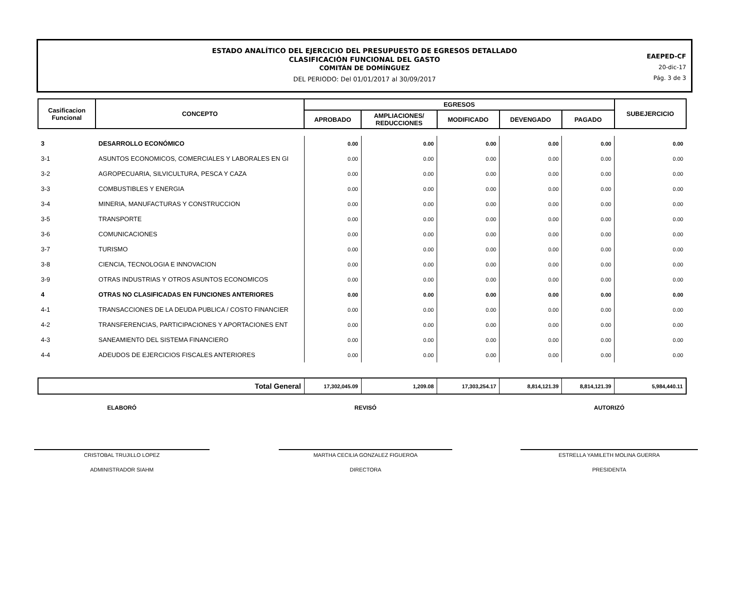ESTADO ANALÍTICO DEL EJERCICIO DEL PRESUPUESTO DE EGRESOS DETALLADO
CLASIFICACIÓN FUNCIONAL DEL GASTO
COMITÁN DE DOMÍNGUEZ
DEL PERIODO: Del 01/01/2017 al 30/09/2017
EAEPED-CF
20-dic-17
Pág. 3 de 3
| Casificacion Funcional | CONCEPTO | EGRESOS | | | | | SUBEJERCICIO |
| --- | --- | --- | --- | --- | --- | --- | --- |
| | | APROBADO | AMPLIACIONES/ REDUCCIONES | MODIFICADO | DEVENGADO | PAGADO | |
| 3 | DESARROLLO ECONÓMICO | 0.00 | 0.00 | 0.00 | 0.00 | 0.00 | 0.00 |
| 3-1 | ASUNTOS ECONOMICOS, COMERCIALES Y LABORALES EN GI | 0.00 | 0.00 | 0.00 | 0.00 | 0.00 | 0.00 |
| 3-2 | AGROPECUARIA, SILVICULTURA, PESCA Y CAZA | 0.00 | 0.00 | 0.00 | 0.00 | 0.00 | 0.00 |
| 3-3 | COMBUSTIBLES Y ENERGIA | 0.00 | 0.00 | 0.00 | 0.00 | 0.00 | 0.00 |
| 3-4 | MINERIA, MANUFACTURAS Y CONSTRUCCION | 0.00 | 0.00 | 0.00 | 0.00 | 0.00 | 0.00 |
| 3-5 | TRANSPORTE | 0.00 | 0.00 | 0.00 | 0.00 | 0.00 | 0.00 |
| 3-6 | COMUNICACIONES | 0.00 | 0.00 | 0.00 | 0.00 | 0.00 | 0.00 |
| 3-7 | TURISMO | 0.00 | 0.00 | 0.00 | 0.00 | 0.00 | 0.00 |
| 3-8 | CIENCIA, TECNOLOGIA E INNOVACION | 0.00 | 0.00 | 0.00 | 0.00 | 0.00 | 0.00 |
| 3-9 | OTRAS INDUSTRIAS Y OTROS ASUNTOS ECONOMICOS | 0.00 | 0.00 | 0.00 | 0.00 | 0.00 | 0.00 |
| 4 | OTRAS NO CLASIFICADAS EN FUNCIONES ANTERIORES | 0.00 | 0.00 | 0.00 | 0.00 | 0.00 | 0.00 |
| 4-1 | TRANSACCIONES DE LA DEUDA PUBLICA / COSTO FINANCIER | 0.00 | 0.00 | 0.00 | 0.00 | 0.00 | 0.00 |
| 4-2 | TRANSFERENCIAS, PARTICIPACIONES Y APORTACIONES ENT | 0.00 | 0.00 | 0.00 | 0.00 | 0.00 | 0.00 |
| 4-3 | SANEAMIENTO DEL SISTEMA FINANCIERO | 0.00 | 0.00 | 0.00 | 0.00 | 0.00 | 0.00 |
| 4-4 | ADEUDOS DE EJERCICIOS FISCALES ANTERIORES | 0.00 | 0.00 | 0.00 | 0.00 | 0.00 | 0.00 |
| | Total General | 17,302,045.09 | 1,209.08 | 17,303,254.17 | 8,814,121.39 | 8,814,121.39 | 5,984,440.11 |
ELABORÓ REVISÓ AUTORIZÓ
CRISTOBAL TRUJILLO LOPEZ
ADMINISTRADOR SIAHM
MARTHA CECILIA GONZALEZ FIGUEROA
DIRECTORA
ESTRELLA YAMILETH MOLINA GUERRA
PRESIDENTA